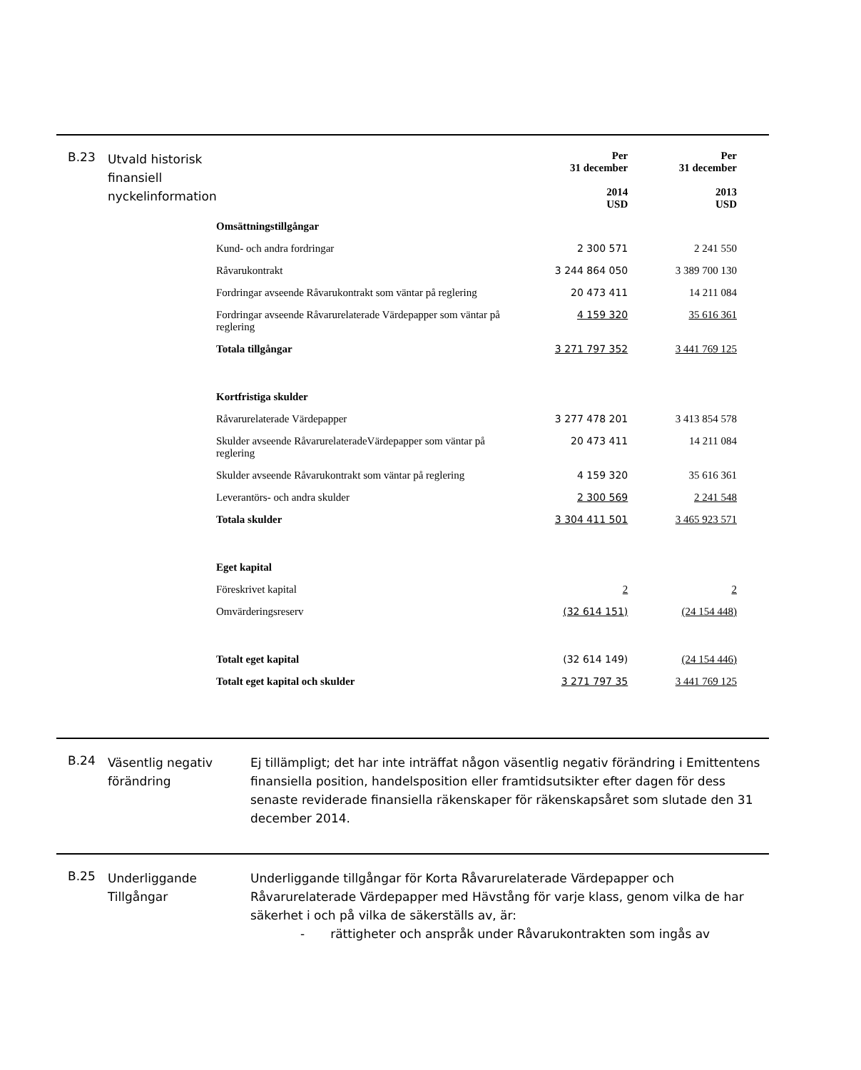B.23
Utvald historisk finansiell nyckelinformation
| | Per 31 december 2014 USD | Per 31 december 2013 USD |
| Omsättningstillgångar | | |
| Kund- och andra fordringar | 2 300 571 | 2 241 550 |
| Råvarukontrakt | 3 244 864 050 | 3 389 700 130 |
| Fordringar avseende Råvarukontrakt som väntar på reglering | 20 473 411 | 14 211 084 |
| Fordringar avseende Råvarurelaterade Värdepapper som väntar på reglering | 4 159 320 | 35 616 361 |
| Totala tillgångar | 3 271 797 352 | 3 441 769 125 |
| Kortfristiga skulder | | |
| Råvarurelaterade Värdepapper | 3 277 478 201 | 3 413 854 578 |
| Skulder avseende RåvarurelateradeVärdepapper som väntar på reglering | 20 473 411 | 14 211 084 |
| Skulder avseende Råvarukontrakt som väntar på reglering | 4 159 320 | 35 616 361 |
| Leverantörs- och andra skulder | 2 300 569 | 2 241 548 |
| Totala skulder | 3 304 411 501 | 3 465 923 571 |
| Eget kapital | | |
| Föreskrivet kapital | 2 | 2 |
| Omvärderingsreserv | (32 614 151) | (24 154 448) |
| Totalt eget kapital | (32 614 149) | (24 154 446) |
| Totalt eget kapital och skulder | 3 271 797 35 | 3 441 769 125 |
B.24
Väsentlig negativ förändring
Ej tillämpligt; det har inte inträffat någon väsentlig negativ förändring i Emittentens finansiella position, handelsposition eller framtidsutsikter efter dagen för dess senaste reviderade finansiella räkenskaper för räkenskapsåret som slutade den 31 december 2014.
B.25
Underliggande Tillgångar
Underliggande tillgångar för Korta Råvarurelaterade Värdepapper och Råvarurelaterade Värdepapper med Hävstång för varje klass, genom vilka de har säkerhet i och på vilka de säkerställs av, är:
- rättigheter och anspråk under Råvarukontrakten som ingås av